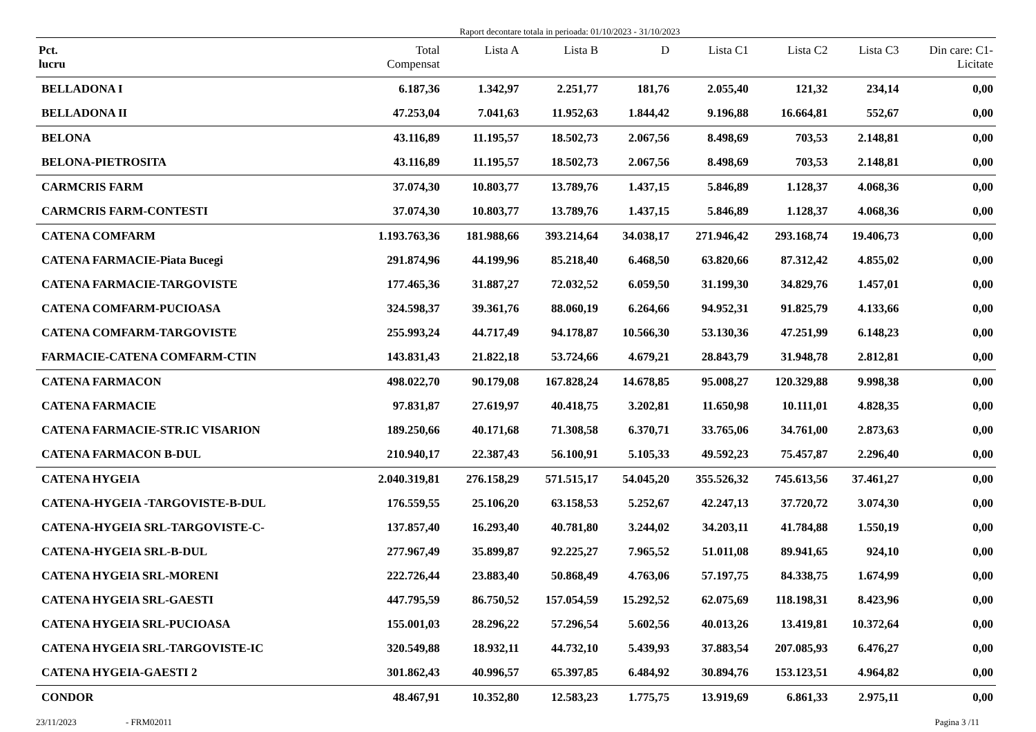Raport decontare totala in perioada: 01/10/2023 - 31/10/2023
| Pct. lucru | Total Compensat | Lista A | Lista B | D | Lista C1 | Lista C2 | Lista C3 | Din care: C1- Licitate |
| --- | --- | --- | --- | --- | --- | --- | --- | --- |
| BELLADONA I | 6.187,36 | 1.342,97 | 2.251,77 | 181,76 | 2.055,40 | 121,32 | 234,14 | 0,00 |
| BELLADONA II | 47.253,04 | 7.041,63 | 11.952,63 | 1.844,42 | 9.196,88 | 16.664,81 | 552,67 | 0,00 |
| BELONA | 43.116,89 | 11.195,57 | 18.502,73 | 2.067,56 | 8.498,69 | 703,53 | 2.148,81 | 0,00 |
| BELONA-PIETROSITA | 43.116,89 | 11.195,57 | 18.502,73 | 2.067,56 | 8.498,69 | 703,53 | 2.148,81 | 0,00 |
| CARMCRIS FARM | 37.074,30 | 10.803,77 | 13.789,76 | 1.437,15 | 5.846,89 | 1.128,37 | 4.068,36 | 0,00 |
| CARMCRIS FARM-CONTESTI | 37.074,30 | 10.803,77 | 13.789,76 | 1.437,15 | 5.846,89 | 1.128,37 | 4.068,36 | 0,00 |
| CATENA COMFARM | 1.193.763,36 | 181.988,66 | 393.214,64 | 34.038,17 | 271.946,42 | 293.168,74 | 19.406,73 | 0,00 |
| CATENA FARMACIE-Piata Bucegi | 291.874,96 | 44.199,96 | 85.218,40 | 6.468,50 | 63.820,66 | 87.312,42 | 4.855,02 | 0,00 |
| CATENA FARMACIE-TARGOVISTE | 177.465,36 | 31.887,27 | 72.032,52 | 6.059,50 | 31.199,30 | 34.829,76 | 1.457,01 | 0,00 |
| CATENA COMFARM-PUCIOASA | 324.598,37 | 39.361,76 | 88.060,19 | 6.264,66 | 94.952,31 | 91.825,79 | 4.133,66 | 0,00 |
| CATENA COMFARM-TARGOVISTE | 255.993,24 | 44.717,49 | 94.178,87 | 10.566,30 | 53.130,36 | 47.251,99 | 6.148,23 | 0,00 |
| FARMACIE-CATENA COMFARM-CTIN | 143.831,43 | 21.822,18 | 53.724,66 | 4.679,21 | 28.843,79 | 31.948,78 | 2.812,81 | 0,00 |
| CATENA FARMACON | 498.022,70 | 90.179,08 | 167.828,24 | 14.678,85 | 95.008,27 | 120.329,88 | 9.998,38 | 0,00 |
| CATENA FARMACIE | 97.831,87 | 27.619,97 | 40.418,75 | 3.202,81 | 11.650,98 | 10.111,01 | 4.828,35 | 0,00 |
| CATENA FARMACIE-STR.IC VISARION | 189.250,66 | 40.171,68 | 71.308,58 | 6.370,71 | 33.765,06 | 34.761,00 | 2.873,63 | 0,00 |
| CATENA FARMACON B-DUL | 210.940,17 | 22.387,43 | 56.100,91 | 5.105,33 | 49.592,23 | 75.457,87 | 2.296,40 | 0,00 |
| CATENA HYGEIA | 2.040.319,81 | 276.158,29 | 571.515,17 | 54.045,20 | 355.526,32 | 745.613,56 | 37.461,27 | 0,00 |
| CATENA-HYGEIA -TARGOVISTE-B-DUL | 176.559,55 | 25.106,20 | 63.158,53 | 5.252,67 | 42.247,13 | 37.720,72 | 3.074,30 | 0,00 |
| CATENA-HYGEIA SRL-TARGOVISTE-C- | 137.857,40 | 16.293,40 | 40.781,80 | 3.244,02 | 34.203,11 | 41.784,88 | 1.550,19 | 0,00 |
| CATENA-HYGEIA SRL-B-DUL | 277.967,49 | 35.899,87 | 92.225,27 | 7.965,52 | 51.011,08 | 89.941,65 | 924,10 | 0,00 |
| CATENA HYGEIA SRL-MORENI | 222.726,44 | 23.883,40 | 50.868,49 | 4.763,06 | 57.197,75 | 84.338,75 | 1.674,99 | 0,00 |
| CATENA HYGEIA SRL-GAESTI | 447.795,59 | 86.750,52 | 157.054,59 | 15.292,52 | 62.075,69 | 118.198,31 | 8.423,96 | 0,00 |
| CATENA HYGEIA SRL-PUCIOASA | 155.001,03 | 28.296,22 | 57.296,54 | 5.602,56 | 40.013,26 | 13.419,81 | 10.372,64 | 0,00 |
| CATENA HYGEIA SRL-TARGOVISTE-IC | 320.549,88 | 18.932,11 | 44.732,10 | 5.439,93 | 37.883,54 | 207.085,93 | 6.476,27 | 0,00 |
| CATENA HYGEIA-GAESTI 2 | 301.862,43 | 40.996,57 | 65.397,85 | 6.484,92 | 30.894,76 | 153.123,51 | 4.964,82 | 0,00 |
| CONDOR | 48.467,91 | 10.352,80 | 12.583,23 | 1.775,75 | 13.919,69 | 6.861,33 | 2.975,11 | 0,00 |
23/11/2023 - FRM02011 Pagina 3 /11